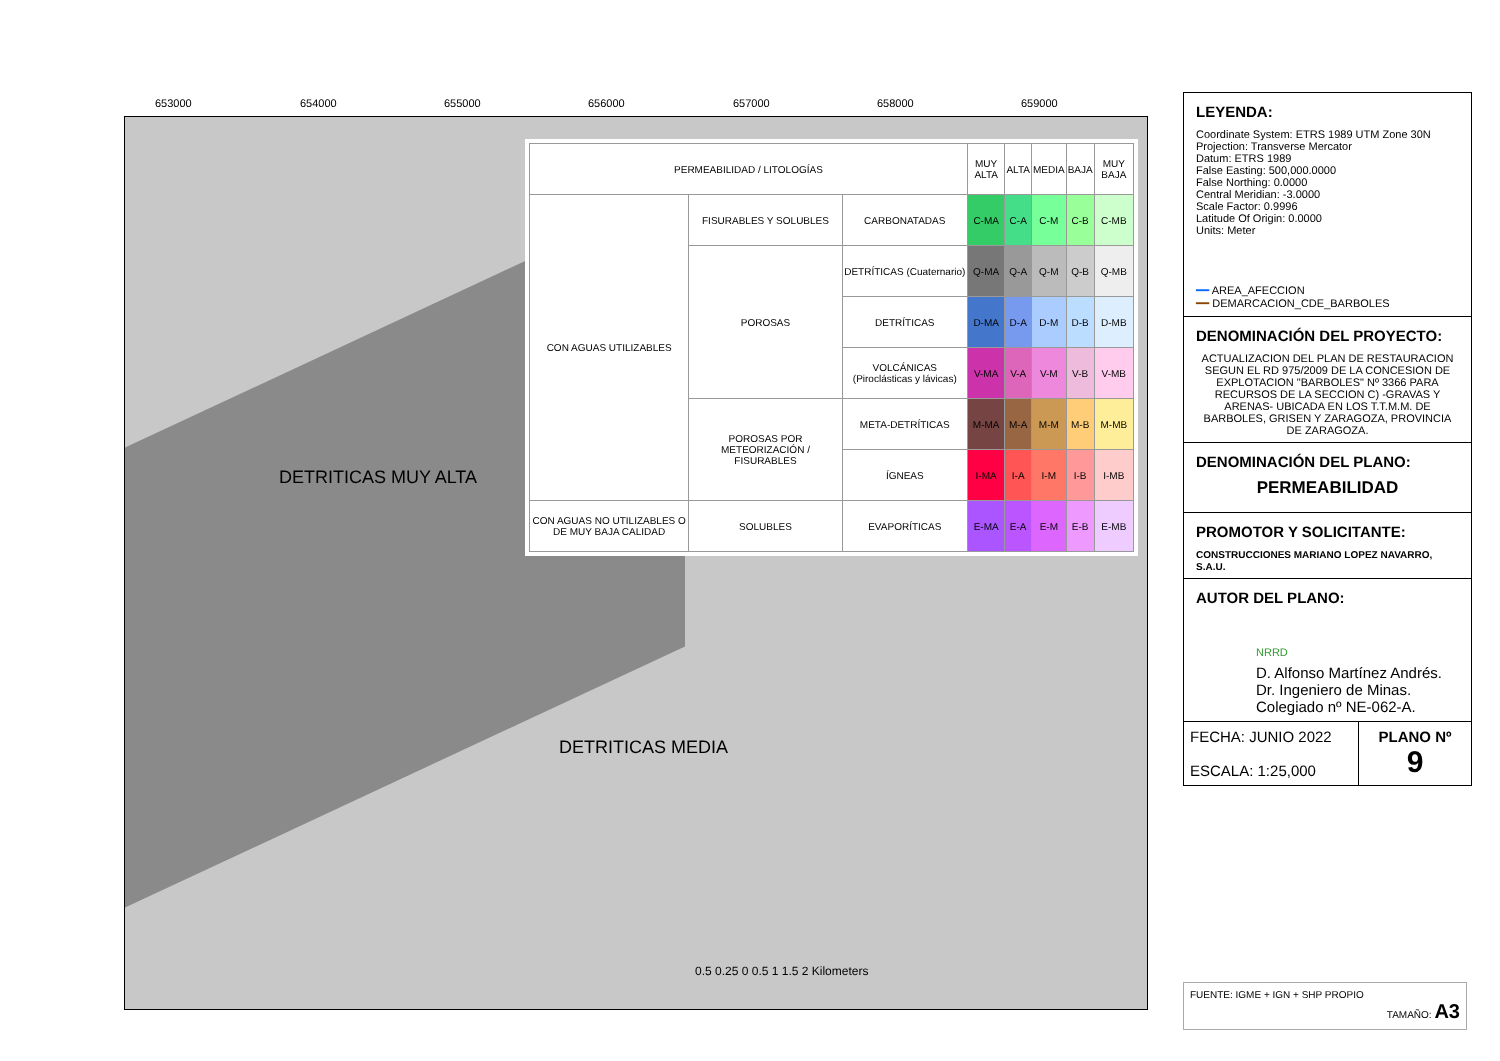653000 654000 655000 656000 657000 658000 659000
DETRITICAS MUY ALTA
DETRITICAS MEDIA
| PERMEABILIDAD / LITOLOGÍAS | | | MUY ALTA | ALTA | MEDIA | BAJA | MUY BAJA |
| --- | --- | --- | --- | --- | --- | --- | --- |
| CON AGUAS UTILIZABLES | FISURABLES Y SOLUBLES | CARBONATADAS | C-MA | C-A | C-M | C-B | C-MB |
| | POROSAS | DETRÍTICAS (Cuaternario) | Q-MA | Q-A | Q-M | Q-B | Q-MB |
| | | DETRÍTICAS | D-MA | D-A | D-M | D-B | D-MB |
| | | VOLCÁNICAS (Piroclásticas y lávicas) | V-MA | V-A | V-M | V-B | V-MB |
| | POROSAS POR METEORIZACIÓN / FISURABLES | META-DETRÍTICAS | M-MA | M-A | M-M | M-B | M-MB |
| | | ÍGNEAS | I-MA | I-A | I-M | I-B | I-MB |
| CON AGUAS NO UTILIZABLES O DE MUY BAJA CALIDAD | SOLUBLES | EVAPORÍTICAS | E-MA | E-A | E-M | E-B | E-MB |
0.5 0.25 0 0.5 1 1.5 2 Kilometers
LEYENDA:
Coordinate System: ETRS 1989 UTM Zone 30N
Projection: Transverse Mercator
Datum: ETRS 1989
False Easting: 500,000.0000
False Northing: 0.0000
Central Meridian: -3.0000
Scale Factor: 0.9996
Latitude Of Origin: 0.0000
Units: Meter
━━ AREA_AFECCION
━━ DEMARCACION_CDE_BARBOLES
DENOMINACIÓN DEL PROYECTO:
ACTUALIZACION DEL PLAN DE RESTAURACION SEGUN EL RD 975/2009 DE LA CONCESION DE EXPLOTACION "BARBOLES" Nº 3366 PARA RECURSOS DE LA SECCION C) -GRAVAS Y ARENAS- UBICADA EN LOS T.T.M.M. DE BARBOLES, GRISEN Y ZARAGOZA, PROVINCIA DE ZARAGOZA.
DENOMINACIÓN DEL PLANO:
PERMEABILIDAD
PROMOTOR Y SOLICITANTE:
CONSTRUCCIONES MARIANO LOPEZ NAVARRO, S.A.U.
AUTOR DEL PLANO:
NRRD
D. Alfonso Martínez Andrés.
Dr. Ingeniero de Minas.
Colegiado nº NE-062-A.
FECHA: JUNIO 2022
ESCALA: 1:25,000
PLANO Nº
9
FUENTE: IGME + IGN + SHP PROPIO
TAMAÑO: A3